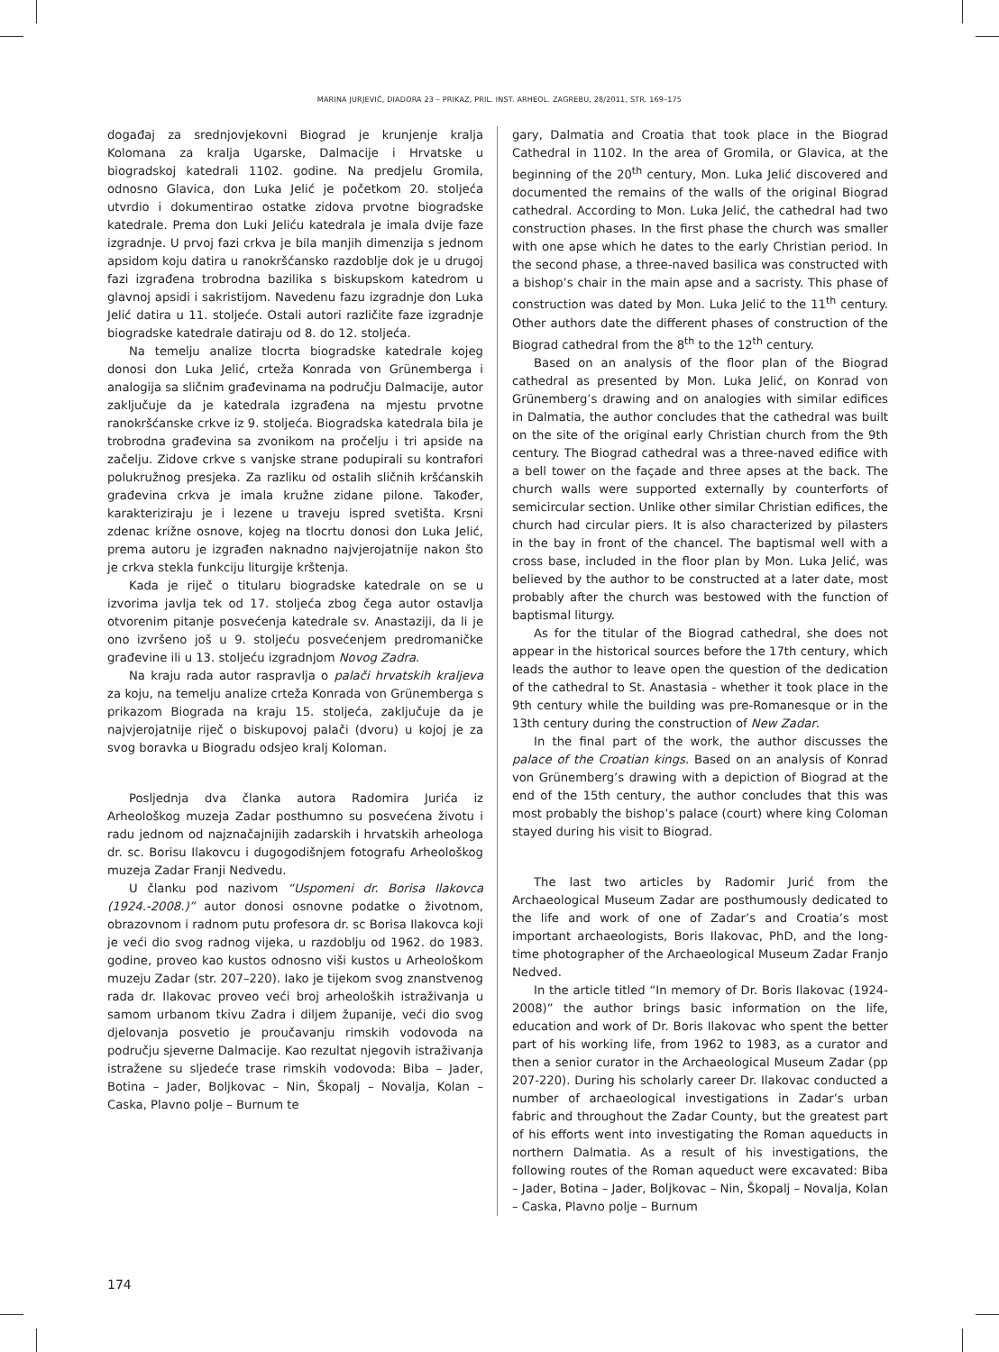MARINA JURJEVIĆ, DIADORA 23 – PRIKAZ, PRIL. INST. ARHEOL. ZAGREBU, 28/2011, STR. 169–175
događaj za srednjovjekovni Biograd je krunjenje kralja Kolomana za kralja Ugarske, Dalmacije i Hrvatske u biogradskoj katedrali 1102. godine. Na predjelu Gromila, odnosno Glavica, don Luka Jelić je početkom 20. stoljeća utvrdio i dokumentirao ostatke zidova prvotne biogradske katedrale. Prema don Luki Jeliću katedrala je imala dvije faze izgradnje. U prvoj fazi crkva je bila manjih dimenzija s jednom apsidom koju datira u ranokršćansko razdoblje dok je u drugoj fazi izgrađena trobrodna bazilika s biskupskom katedrom u glavnoj apsidi i sakristijom. Navedenu fazu izgradnje don Luka Jelić datira u 11. stoljeće. Ostali autori različite faze izgradnje biogradske katedrale datiraju od 8. do 12. stoljeća.
Na temelju analize tlocrta biogradske katedrale kojeg donosi don Luka Jelić, crteža Konrada von Grünemberga i analogija sa sličnim građevinama na području Dalmacije, autor zaključuje da je katedrala izgrađena na mjestu prvotne ranokršćanske crkve iz 9. stoljeća. Biogradska katedrala bila je trobrodna građevina sa zvonikom na pročelju i tri apside na začelju. Zidove crkve s vanjske strane podupirali su kontrafori polukružnog presjeka. Za razliku od ostalih sličnih kršćanskih građevina crkva je imala kružne zidane pilone. Također, karakteriziraju je i lezene u traveju ispred svetišta. Krsni zdenac križne osnove, kojeg na tlocrtu donosi don Luka Jelić, prema autoru je izgrađen naknadno najvjerojatnije nakon što je crkva stekla funkciju liturgije krštenja.
Kada je riječ o titularu biogradske katedrale on se u izvorima javlja tek od 17. stoljeća zbog čega autor ostavlja otvorenim pitanje posvećenja katedrale sv. Anastaziji, da li je ono izvršeno još u 9. stoljeću posvećenjem predromaničke građevine ili u 13. stoljeću izgradnjom Novog Zadra.
Na kraju rada autor raspravlja o palači hrvatskih kraljeva za koju, na temelju analize crteža Konrada von Grünemberga s prikazom Biograda na kraju 15. stoljeća, zaključuje da je najvjerojatnije riječ o biskupovoj palači (dvoru) u kojoj je za svog boravka u Biogradu odsjeo kralj Koloman.
Posljednja dva članka autora Radomira Jurića iz Arheološkog muzeja Zadar posthumno su posvećena životu i radu jednom od najznačajnijih zadarskih i hrvatskih arheologa dr. sc. Borisu Ilakovcu i dugogodišnjem fotografu Arheološkog muzeja Zadar Franji Nedvedu.
U članku pod nazivom “Uspomeni dr. Borisa Ilakovca (1924.-2008.)” autor donosi osnovne podatke o životnom, obrazovnom i radnom putu profesora dr. sc Borisa Ilakovca koji je veći dio svog radnog vijeka, u razdoblju od 1962. do 1983. godine, proveo kao kustos odnosno viši kustos u Arheološkom muzeju Zadar (str. 207–220). Iako je tijekom svog znanstvenog rada dr. Ilakovac proveo veći broj arheoloških istraživanja u samom urbanom tkivu Zadra i diljem županije, veći dio svog djelovanja posvetio je proučavanju rimskih vodovoda na području sjeverne Dalmacije. Kao rezultat njegovih istraživanja istražene su sljedeće trase rimskih vodovoda: Biba – Jader, Botina – Jader, Boljkovac – Nin, Škopalj – Novalja, Kolan – Caska, Plavno polje – Burnum te
gary, Dalmatia and Croatia that took place in the Biograd Cathedral in 1102. In the area of Gromila, or Glavica, at the beginning of the 20<sup>th</sup> century, Mon. Luka Jelić discovered and documented the remains of the walls of the original Biograd cathedral. According to Mon. Luka Jelić, the cathedral had two construction phases. In the first phase the church was smaller with one apse which he dates to the early Christian period. In the second phase, a three-naved basilica was constructed with a bishop’s chair in the main apse and a sacristy. This phase of construction was dated by Mon. Luka Jelić to the 11<sup>th</sup> century. Other authors date the different phases of construction of the Biograd cathedral from the 8<sup>th</sup> to the 12<sup>th</sup> century.
Based on an analysis of the floor plan of the Biograd cathedral as presented by Mon. Luka Jelić, on Konrad von Grünemberg’s drawing and on analogies with similar edifices in Dalmatia, the author concludes that the cathedral was built on the site of the original early Christian church from the 9th century. The Biograd cathedral was a three-naved edifice with a bell tower on the façade and three apses at the back. The church walls were supported externally by counterforts of semicircular section. Unlike other similar Christian edifices, the church had circular piers. It is also characterized by pilasters in the bay in front of the chancel. The baptismal well with a cross base, included in the floor plan by Mon. Luka Jelić, was believed by the author to be constructed at a later date, most probably after the church was bestowed with the function of baptismal liturgy.
As for the titular of the Biograd cathedral, she does not appear in the historical sources before the 17th century, which leads the author to leave open the question of the dedication of the cathedral to St. Anastasia - whether it took place in the 9th century while the building was pre-Romanesque or in the 13th century during the construction of New Zadar.
In the final part of the work, the author discusses the palace of the Croatian kings. Based on an analysis of Konrad von Grünemberg’s drawing with a depiction of Biograd at the end of the 15th century, the author concludes that this was most probably the bishop’s palace (court) where king Coloman stayed during his visit to Biograd.
The last two articles by Radomir Jurić from the Archaeological Museum Zadar are posthumously dedicated to the life and work of one of Zadar’s and Croatia’s most important archaeologists, Boris Ilakovac, PhD, and the long-time photographer of the Archaeological Museum Zadar Franjo Nedved.
In the article titled “In memory of Dr. Boris Ilakovac (1924-2008)” the author brings basic information on the life, education and work of Dr. Boris Ilakovac who spent the better part of his working life, from 1962 to 1983, as a curator and then a senior curator in the Archaeological Museum Zadar (pp 207-220). During his scholarly career Dr. Ilakovac conducted a number of archaeological investigations in Zadar’s urban fabric and throughout the Zadar County, but the greatest part of his efforts went into investigating the Roman aqueducts in northern Dalmatia. As a result of his investigations, the following routes of the Roman aqueduct were excavated: Biba – Jader, Botina – Jader, Boljkovac – Nin, Škopalj – Novalja, Kolan – Caska, Plavno polje – Burnum
174